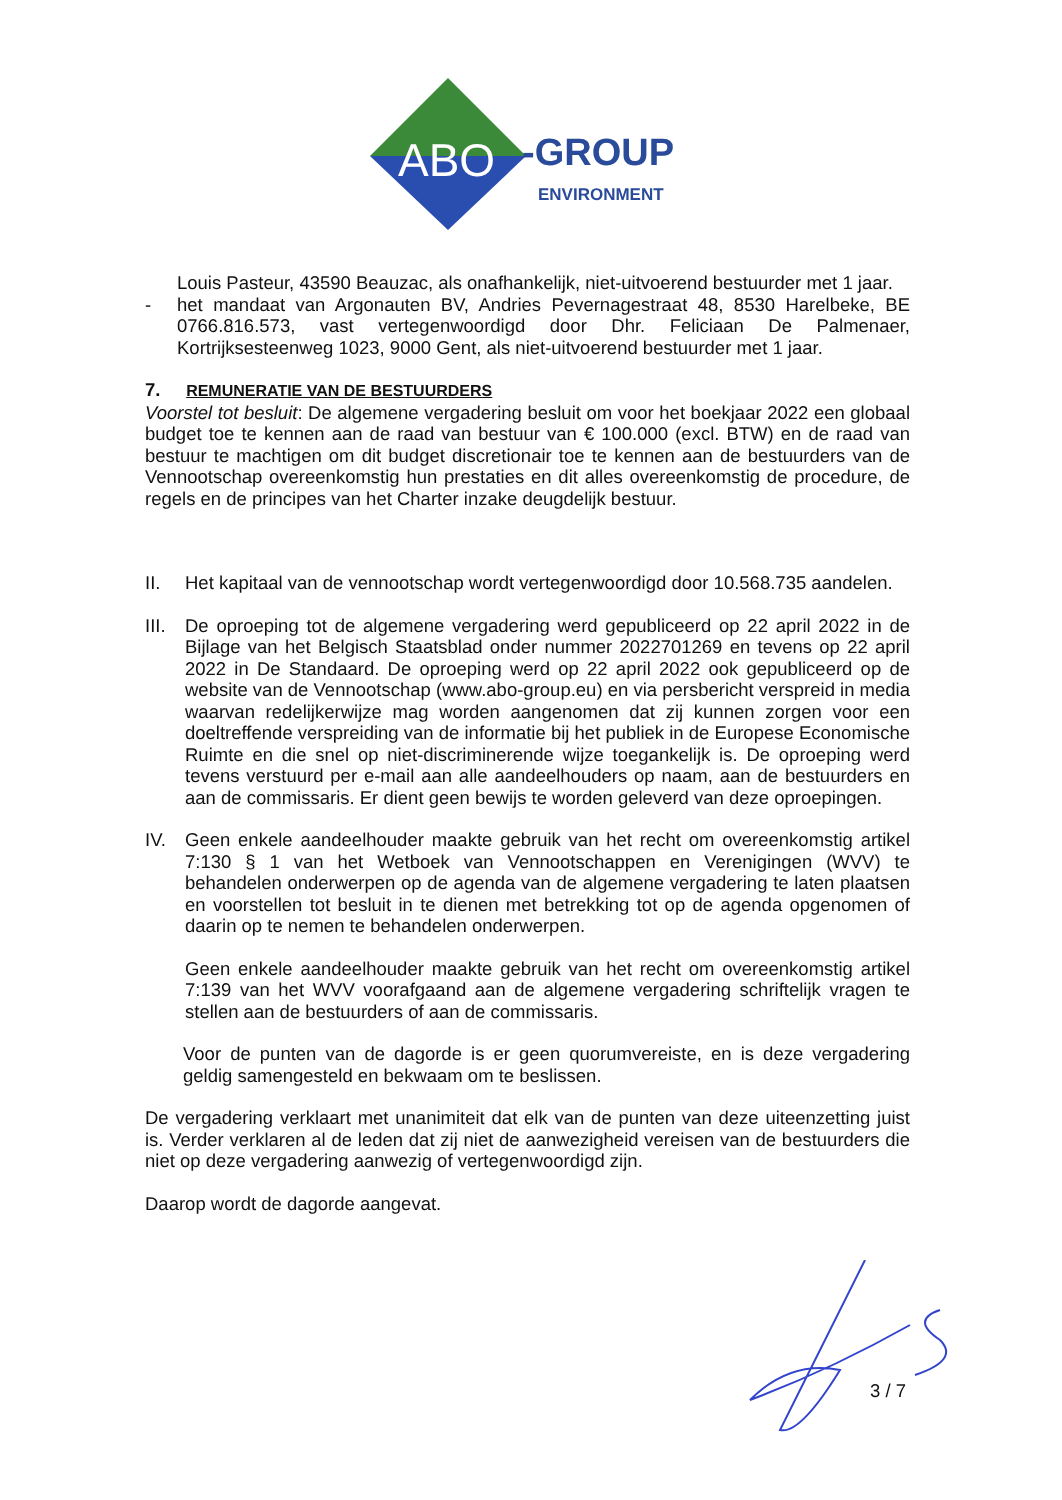ABO
-GROUP
ENVIRONMENT
Louis Pasteur, 43590 Beauzac, als onafhankelijk, niet-uitvoerend bestuurder met 1 jaar.
- het mandaat van Argonauten BV, Andries Pevernagestraat 48, 8530 Harelbeke, BE 0766.816.573, vast vertegenwoordigd door Dhr. Feliciaan De Palmenaer, Kortrijksesteenweg 1023, 9000 Gent, als niet-uitvoerend bestuurder met 1 jaar.
7. REMUNERATIE VAN DE BESTUURDERS
Voorstel tot besluit: De algemene vergadering besluit om voor het boekjaar 2022 een globaal budget toe te kennen aan de raad van bestuur van € 100.000 (excl. BTW) en de raad van bestuur te machtigen om dit budget discretionair toe te kennen aan de bestuurders van de Vennootschap overeenkomstig hun prestaties en dit alles overeenkomstig de procedure, de regels en de principes van het Charter inzake deugdelijk bestuur.
II. Het kapitaal van de vennootschap wordt vertegenwoordigd door 10.568.735 aandelen.
III.
De oproeping tot de algemene vergadering werd gepubliceerd op 22 april 2022 in de Bijlage van het Belgisch Staatsblad onder nummer 2022701269 en tevens op 22 april 2022 in De Standaard. De oproeping werd op 22 april 2022 ook gepubliceerd op de website van de Vennootschap (www.abo-group.eu) en via persbericht verspreid in media waarvan redelijkerwijze mag worden aangenomen dat zij kunnen zorgen voor een doeltreffende verspreiding van de informatie bij het publiek in de Europese Economische Ruimte en die snel op niet-discriminerende wijze toegankelijk is. De oproeping werd tevens verstuurd per e-mail aan alle aandeelhouders op naam, aan de bestuurders en aan de commissaris. Er dient geen bewijs te worden geleverd van deze oproepingen.
IV. Geen enkele aandeelhouder maakte gebruik van het recht om overeenkomstig artikel 7:130 § 1 van het Wetboek van Vennootschappen en Verenigingen (WVV) te behandelen onderwerpen op de agenda van de algemene vergadering te laten plaatsen en voorstellen tot besluit in te dienen met betrekking tot op de agenda opgenomen of daarin op te nemen te behandelen onderwerpen.
Geen enkele aandeelhouder maakte gebruik van het recht om overeenkomstig artikel 7:139 van het WVV voorafgaand aan de algemene vergadering schriftelijk vragen te stellen aan de bestuurders of aan de commissaris.
Voor de punten van de dagorde is er geen quorumvereiste, en is deze vergadering geldig samengesteld en bekwaam om te beslissen.
De vergadering verklaart met unanimiteit dat elk van de punten van deze uiteenzetting juist is. Verder verklaren al de leden dat zij niet de aanwezigheid vereisen van de bestuurders die niet op deze vergadering aanwezig of vertegenwoordigd zijn.
Daarop wordt de dagorde aangevat.
3 / 7